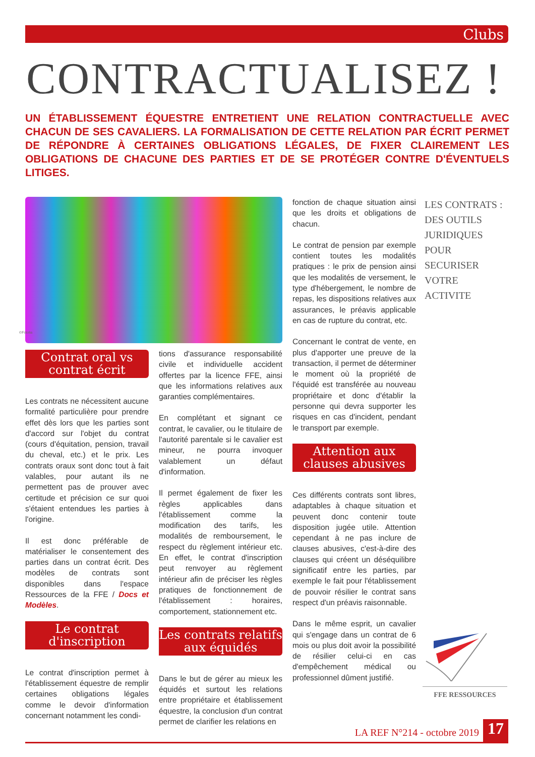Clubs
CONTRACTUALISEZ !
UN ÉTABLISSEMENT ÉQUESTRE ENTRETIENT UNE RELATION CONTRACTUELLE AVEC CHACUN DE SES CAVALIERS. LA FORMALISATION DE CETTE RELATION PAR ÉCRIT PERMET DE RÉPONDRE À CERTAINES OBLIGATIONS LÉGALES, DE FIXER CLAIREMENT LES OBLIGATIONS DE CHACUNE DES PARTIES ET DE SE PROTÉGER CONTRE D'ÉVENTUELS LITIGES.
©Fotolia
Contrat oral vs contrat écrit
Les contrats ne nécessitent aucune formalité particulière pour prendre effet dès lors que les parties sont d'accord sur l'objet du contrat (cours d'équitation, pension, travail du cheval, etc.) et le prix. Les contrats oraux sont donc tout à fait valables, pour autant ils ne permettent pas de prouver avec certitude et précision ce sur quoi s'étaient entendues les parties à l'origine.
Il est donc préférable de matérialiser le consentement des parties dans un contrat écrit. Des modèles de contrats sont disponibles dans l'espace Ressources de la FFE / Docs et Modèles.
Le contrat d'inscription
Le contrat d'inscription permet à l'établissement équestre de remplir certaines obligations légales comme le devoir d'information concernant notamment les condi-
tions d'assurance responsabilité civile et individuelle accident offertes par la licence FFE, ainsi que les informations relatives aux garanties complémentaires.
En complétant et signant ce contrat, le cavalier, ou le titulaire de l'autorité parentale si le cavalier est mineur, ne pourra invoquer valablement un défaut d'information.
Il permet également de fixer les règles applicables dans l'établissement comme la modification des tarifs, les modalités de remboursement, le respect du règlement intérieur etc. En effet, le contrat d'inscription peut renvoyer au règlement intérieur afin de préciser les règles pratiques de fonctionnement de l'établissement : horaires, comportement, stationnement etc.
Les contrats relatifs aux équidés
Dans le but de gérer au mieux les équidés et surtout les relations entre propriétaire et établissement équestre, la conclusion d'un contrat permet de clarifier les relations en
fonction de chaque situation ainsi que les droits et obligations de chacun.
Le contrat de pension par exemple contient toutes les modalités pratiques : le prix de pension ainsi que les modalités de versement, le type d'hébergement, le nombre de repas, les dispositions relatives aux assurances, le préavis applicable en cas de rupture du contrat, etc.
Concernant le contrat de vente, en plus d'apporter une preuve de la transaction, il permet de déterminer le moment où la propriété de l'équidé est transférée au nouveau propriétaire et donc d'établir la personne qui devra supporter les risques en cas d'incident, pendant le transport par exemple.
Attention aux clauses abusives
Ces différents contrats sont libres, adaptables à chaque situation et peuvent donc contenir toute disposition jugée utile. Attention cependant à ne pas inclure de clauses abusives, c'est-à-dire des clauses qui créent un déséquilibre significatif entre les parties, par exemple le fait pour l'établissement de pouvoir résilier le contrat sans respect d'un préavis raisonnable.
Dans le même esprit, un cavalier qui s'engage dans un contrat de 6 mois ou plus doit avoir la possibilité de résilier celui-ci en cas d'empêchement médical ou professionnel dûment justifié.
LES CONTRATS :
DES OUTILS
JURIDIQUES
POUR
SECURISER
VOTRE
ACTIVITE
FFE RESSOURCES
LA REF N°214 - octobre 2019 17